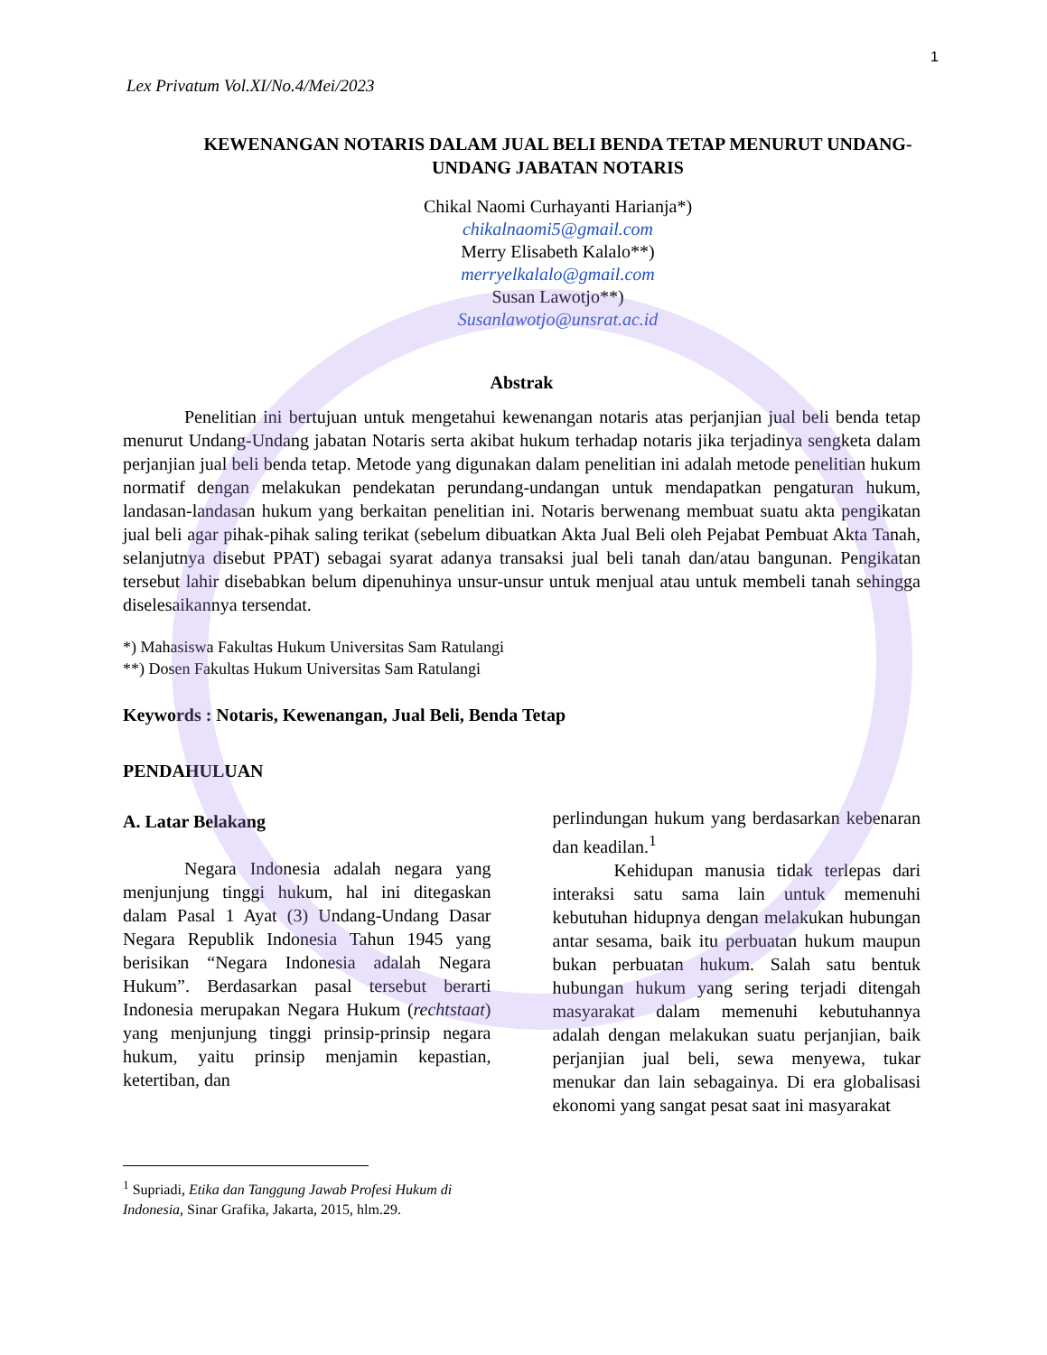1
Lex Privatum Vol.XI/No.4/Mei/2023
KEWENANGAN NOTARIS DALAM JUAL BELI BENDA TETAP MENURUT UNDANG-UNDANG JABATAN NOTARIS
Chikal Naomi Curhayanti Harianja*)
chikalnaomi5@gmail.com
Merry Elisabeth Kalalo**)
merryelkalalo@gmail.com
Susan Lawotjo**)
Susanlawotjo@unsrat.ac.id
Abstrak
Penelitian ini bertujuan untuk mengetahui kewenangan notaris atas perjanjian jual beli benda tetap menurut Undang-Undang jabatan Notaris serta akibat hukum terhadap notaris jika terjadinya sengketa dalam perjanjian jual beli benda tetap. Metode yang digunakan dalam penelitian ini adalah metode penelitian hukum normatif dengan melakukan pendekatan perundang-undangan untuk mendapatkan pengaturan hukum, landasan-landasan hukum yang berkaitan penelitian ini. Notaris berwenang membuat suatu akta pengikatan jual beli agar pihak-pihak saling terikat (sebelum dibuatkan Akta Jual Beli oleh Pejabat Pembuat Akta Tanah, selanjutnya disebut PPAT) sebagai syarat adanya transaksi jual beli tanah dan/atau bangunan. Pengikatan tersebut lahir disebabkan belum dipenuhinya unsur-unsur untuk menjual atau untuk membeli tanah sehingga diselesaikannya tersendat.
*) Mahasiswa Fakultas Hukum Universitas Sam Ratulangi
**) Dosen Fakultas Hukum Universitas Sam Ratulangi
Keywords : Notaris, Kewenangan, Jual Beli, Benda Tetap
PENDAHULUAN
A. Latar Belakang
Negara Indonesia adalah negara yang menjunjung tinggi hukum, hal ini ditegaskan dalam Pasal 1 Ayat (3) Undang-Undang Dasar Negara Republik Indonesia Tahun 1945 yang berisikan “Negara Indonesia adalah Negara Hukum”. Berdasarkan pasal tersebut berarti Indonesia merupakan Negara Hukum (rechtstaat) yang menjunjung tinggi prinsip-prinsip negara hukum, yaitu prinsip menjamin kepastian, ketertiban, dan
perlindungan hukum yang berdasarkan kebenaran dan keadilan.<sup>1</sup>
Kehidupan manusia tidak terlepas dari interaksi satu sama lain untuk memenuhi kebutuhan hidupnya dengan melakukan hubungan antar sesama, baik itu perbuatan hukum maupun bukan perbuatan hukum. Salah satu bentuk hubungan hukum yang sering terjadi ditengah masyarakat dalam memenuhi kebutuhannya adalah dengan melakukan suatu perjanjian, baik perjanjian jual beli, sewa menyewa, tukar menukar dan lain sebagainya. Di era globalisasi ekonomi yang sangat pesat saat ini masyarakat
<sup>1</sup> Supriadi, Etika dan Tanggung Jawab Profesi Hukum di Indonesia, Sinar Grafika, Jakarta, 2015, hlm.29.